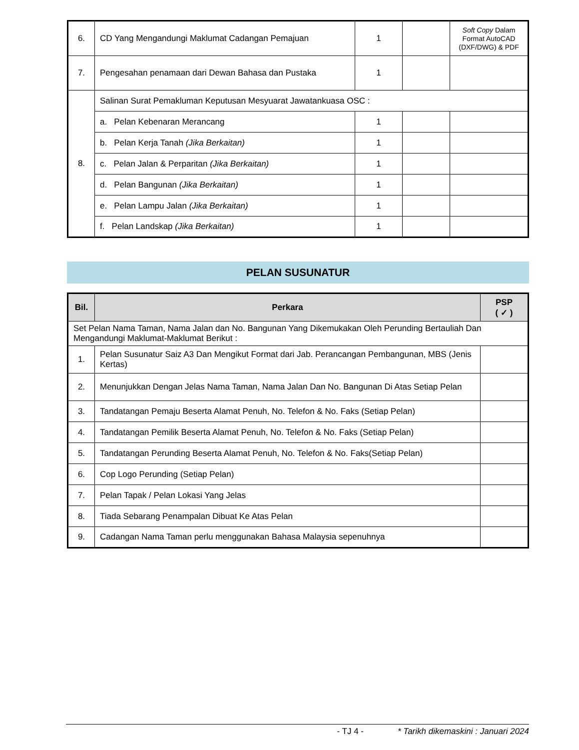| 6. | CD Yang Mengandungi Maklumat Cadangan Pemajuan | 1 | | Soft Copy Dalam Format AutoCAD (DXF/DWG) & PDF |
| 7. | Pengesahan penamaan dari Dewan Bahasa dan Pustaka | 1 | | |
| 8. | Salinan Surat Pemakluman Keputusan Mesyuarat Jawatankuasa OSC : | | | |
| | a. Pelan Kebenaran Merancang | 1 | | |
| | b. Pelan Kerja Tanah (Jika Berkaitan) | 1 | | |
| | c. Pelan Jalan & Perparitan (Jika Berkaitan) | 1 | | |
| | d. Pelan Bangunan (Jika Berkaitan) | 1 | | |
| | e. Pelan Lampu Jalan (Jika Berkaitan) | 1 | | |
| | f. Pelan Landskap (Jika Berkaitan) | 1 | | |
PELAN SUSUNATUR
| Bil. | Perkara | PSP ( ✓ ) |
| --- | --- | --- |
| Set Pelan Nama Taman, Nama Jalan dan No. Bangunan Yang Dikemukakan Oleh Perunding Bertauliah Dan Mengandungi Maklumat-Maklumat Berikut : | | |
| 1. | Pelan Susunatur Saiz A3 Dan Mengikut Format dari Jab. Perancangan Pembangunan, MBS (Jenis Kertas) | |
| 2. | Menunjukkan Dengan Jelas Nama Taman, Nama Jalan Dan No. Bangunan Di Atas Setiap Pelan | |
| 3. | Tandatangan Pemaju Beserta Alamat Penuh, No. Telefon & No. Faks (Setiap Pelan) | |
| 4. | Tandatangan Pemilik Beserta Alamat Penuh, No. Telefon & No. Faks (Setiap Pelan) | |
| 5. | Tandatangan Perunding Beserta Alamat Penuh, No. Telefon & No. Faks(Setiap Pelan) | |
| 6. | Cop Logo Perunding (Setiap Pelan) | |
| 7. | Pelan Tapak / Pelan Lokasi Yang Jelas | |
| 8. | Tiada Sebarang Penampalan Dibuat Ke Atas Pelan | |
| 9. | Cadangan Nama Taman perlu menggunakan Bahasa Malaysia sepenuhnya | |
- TJ 4 - * Tarikh dikemaskini : Januari 2024